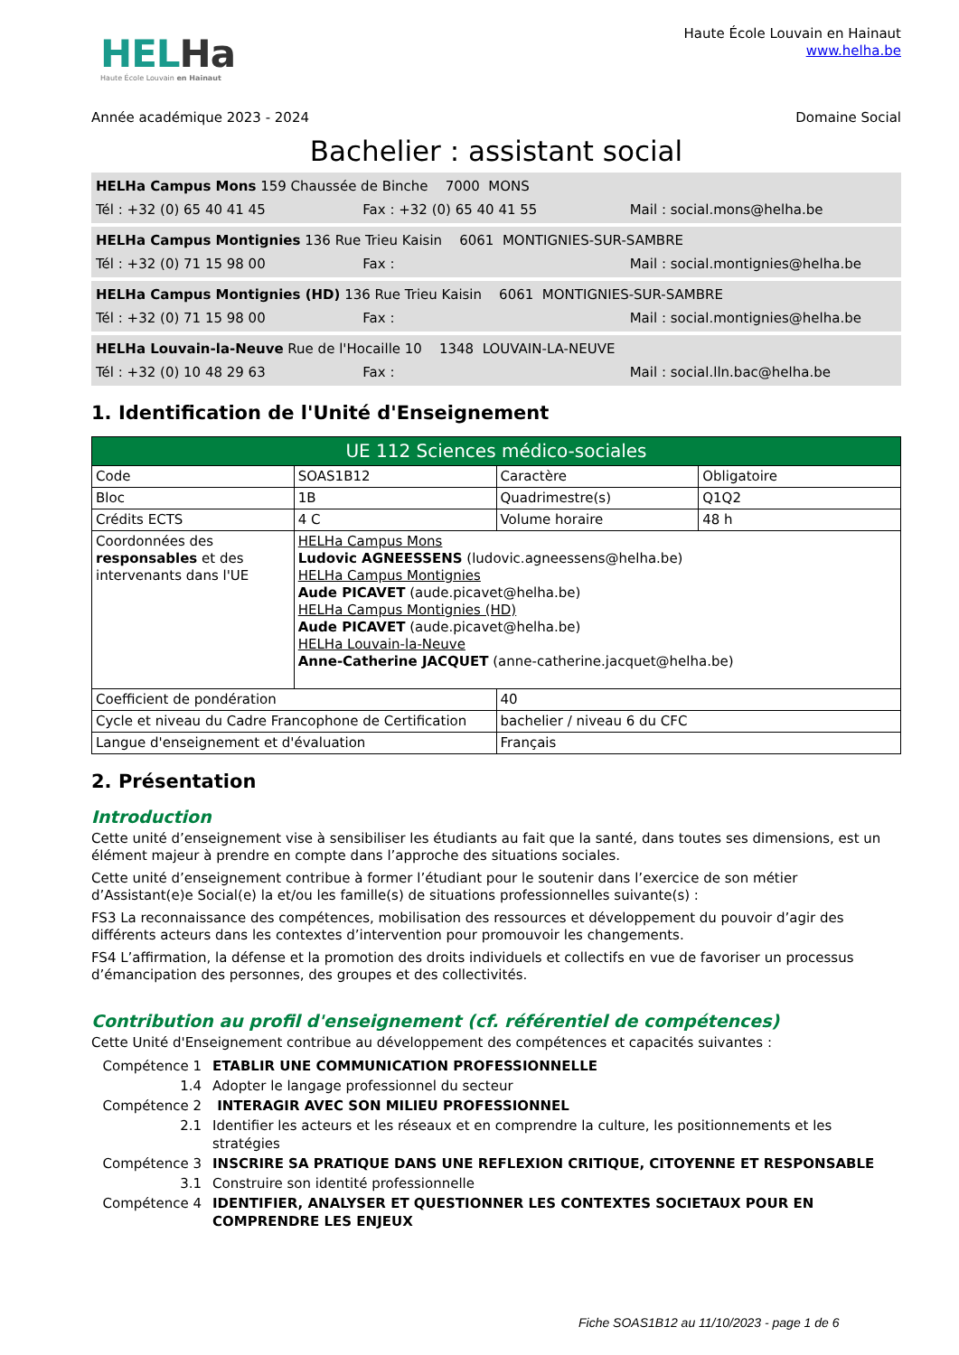HELHa
Haute École Louvain en Hainaut
Haute École Louvain en Hainaut
www.helha.be
Année académique 2023 - 2024 Domaine Social
Bachelier : assistant social
HELHa Campus Mons 159 Chaussée de Binche 7000 MONS
Tél : +32 (0) 65 40 41 45 Fax : +32 (0) 65 40 41 55 Mail : social.mons@helha.be
HELHa Campus Montignies 136 Rue Trieu Kaisin 6061 MONTIGNIES-SUR-SAMBRE
Tél : +32 (0) 71 15 98 00 Fax : Mail : social.montignies@helha.be
HELHa Campus Montignies (HD) 136 Rue Trieu Kaisin 6061 MONTIGNIES-SUR-SAMBRE
Tél : +32 (0) 71 15 98 00 Fax : Mail : social.montignies@helha.be
HELHa Louvain-la-Neuve Rue de l'Hocaille 10 1348 LOUVAIN-LA-NEUVE
Tél : +32 (0) 10 48 29 63 Fax : Mail : social.lln.bac@helha.be
1. Identification de l'Unité d'Enseignement
| UE 112 Sciences médico-sociales | | | |
| Code | SOAS1B12 | Caractère | Obligatoire |
| Bloc | 1B | Quadrimestre(s) | Q1Q2 |
| Crédits ECTS | 4 C | Volume horaire | 48 h |
| Coordonnées des responsables et des intervenants dans l'UE | HELHa Campus Mons Ludovic AGNEESSENS (ludovic.agneessens@helha.be) HELHa Campus Montignies Aude PICAVET (aude.picavet@helha.be) HELHa Campus Montignies (HD) Aude PICAVET (aude.picavet@helha.be) HELHa Louvain-la-Neuve Anne-Catherine JACQUET (anne-catherine.jacquet@helha.be) | | |
| Coefficient de pondération | | 40 | |
| Cycle et niveau du Cadre Francophone de Certification | | bachelier / niveau 6 du CFC | |
| Langue d'enseignement et d'évaluation | | Français | |
2. Présentation
Introduction
Cette unité d’enseignement vise à sensibiliser les étudiants au fait que la santé, dans toutes ses dimensions, est un élément majeur à prendre en compte dans l’approche des situations sociales.
Cette unité d’enseignement contribue à former l’étudiant pour le soutenir dans l’exercice de son métier d’Assistant(e)e Social(e) la et/ou les famille(s) de situations professionnelles suivante(s) :
FS3 La reconnaissance des compétences, mobilisation des ressources et développement du pouvoir d’agir des différents acteurs dans les contextes d’intervention pour promouvoir les changements.
FS4 L’affirmation, la défense et la promotion des droits individuels et collectifs en vue de favoriser un processus d’émancipation des personnes, des groupes et des collectivités.
Contribution au profil d'enseignement (cf. référentiel de compétences)
Cette Unité d'Enseignement contribue au développement des compétences et capacités suivantes :
Compétence 1 ETABLIR UNE COMMUNICATION PROFESSIONNELLE
1.4
Adopter le langage professionnel du secteur
Compétence 2 INTERAGIR AVEC SON MILIEU PROFESSIONNEL
2.1
Identifier les acteurs et les réseaux et en comprendre la culture, les positionnements et les stratégies
Compétence 3 INSCRIRE SA PRATIQUE DANS UNE REFLEXION CRITIQUE, CITOYENNE ET RESPONSABLE
3.1
Construire son identité professionnelle
Compétence 4 IDENTIFIER, ANALYSER ET QUESTIONNER LES CONTEXTES SOCIETAUX POUR EN COMPRENDRE LES ENJEUX
Fiche SOAS1B12 au 11/10/2023 - page 1 de 6